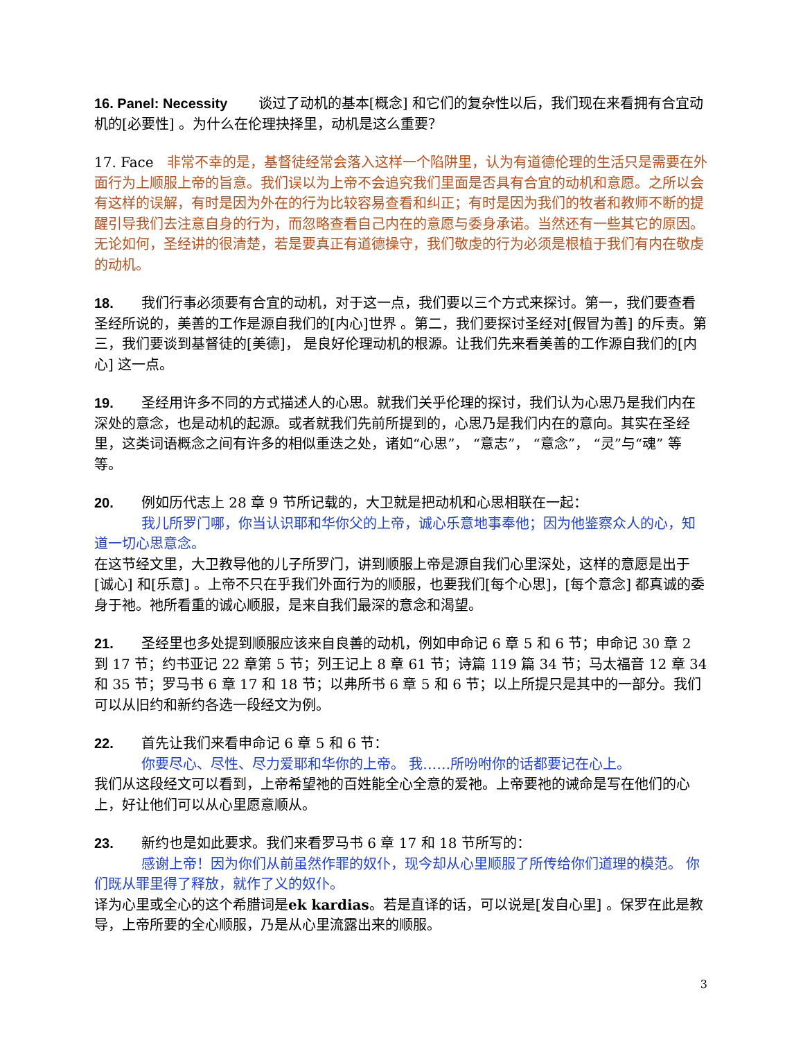16. Panel: Necessity 谈过了动机的基本[概念] 和它们的复杂性以后，我们现在来看拥有合宜动机的[必要性] 。为什么在伦理抉择里，动机是这么重要？
17. Face 非常不幸的是，基督徒经常会落入这样一个陷阱里，认为有道德伦理的生活只是需要在外面行为上顺服上帝的旨意。我们误以为上帝不会追究我们里面是否具有合宜的动机和意愿。之所以会有这样的误解，有时是因为外在的行为比较容易查看和纠正；有时是因为我们的牧者和教师不断的提醒引导我们去注意自身的行为，而忽略查看自己内在的意愿与委身承诺。当然还有一些其它的原因。无论如何，圣经讲的很清楚，若是要真正有道德操守，我们敬虔的行为必须是根植于我们有内在敬虔的动机。
18. 我们行事必须要有合宜的动机，对于这一点，我们要以三个方式来探讨。第一，我们要查看圣经所说的，美善的工作是源自我们的[内心]世界 。第二，我们要探讨圣经对[假冒为善] 的斥责。第三，我们要谈到基督徒的[美德]， 是良好伦理动机的根源。让我们先来看美善的工作源自我们的[内心] 这一点。
19. 圣经用许多不同的方式描述人的心思。就我们关乎伦理的探讨，我们认为心思乃是我们内在深处的意念，也是动机的起源。或者就我们先前所提到的，心思乃是我们内在的意向。其实在圣经里，这类词语概念之间有许多的相似重迭之处，诸如“心思”， “意志”， “意念”， “灵”与“魂” 等等。
20. 例如历代志上 28 章 9 节所记载的，大卫就是把动机和心思相联在一起：
我儿所罗门哪，你当认识耶和华你父的上帝，诚心乐意地事奉他；因为他鉴察众人的心，知道一切心思意念。
在这节经文里，大卫教导他的儿子所罗门，讲到顺服上帝是源自我们心里深处，这样的意愿是出于[诚心] 和[乐意] 。上帝不只在乎我们外面行为的顺服，也要我们[每个心思]，[每个意念] 都真诚的委身于祂。祂所看重的诚心顺服，是来自我们最深的意念和渴望。
21. 圣经里也多处提到顺服应该来自良善的动机，例如申命记 6 章 5 和 6 节；申命记 30 章 2 到 17 节；约书亚记 22 章第 5 节；列王记上 8 章 61 节；诗篇 119 篇 34 节；马太福音 12 章 34 和 35 节；罗马书 6 章 17 和 18 节；以弗所书 6 章 5 和 6 节；以上所提只是其中的一部分。我们可以从旧约和新约各选一段经文为例。
22. 首先让我们来看申命记 6 章 5 和 6 节：
你要尽心、尽性、尽力爱耶和华你的上帝。 我……所吩咐你的话都要记在心上。
我们从这段经文可以看到，上帝希望祂的百姓能全心全意的爱祂。上帝要祂的诫命是写在他们的心上，好让他们可以从心里愿意顺从。
23. 新约也是如此要求。我们来看罗马书 6 章 17 和 18 节所写的：
感谢上帝！因为你们从前虽然作罪的奴仆，现今却从心里顺服了所传给你们道理的模范。 你们既从罪里得了释放，就作了义的奴仆。
译为心里或全心的这个希腊词是ek kardias。若是直译的话，可以说是[发自心里] 。保罗在此是教导，上帝所要的全心顺服，乃是从心里流露出来的顺服。
3